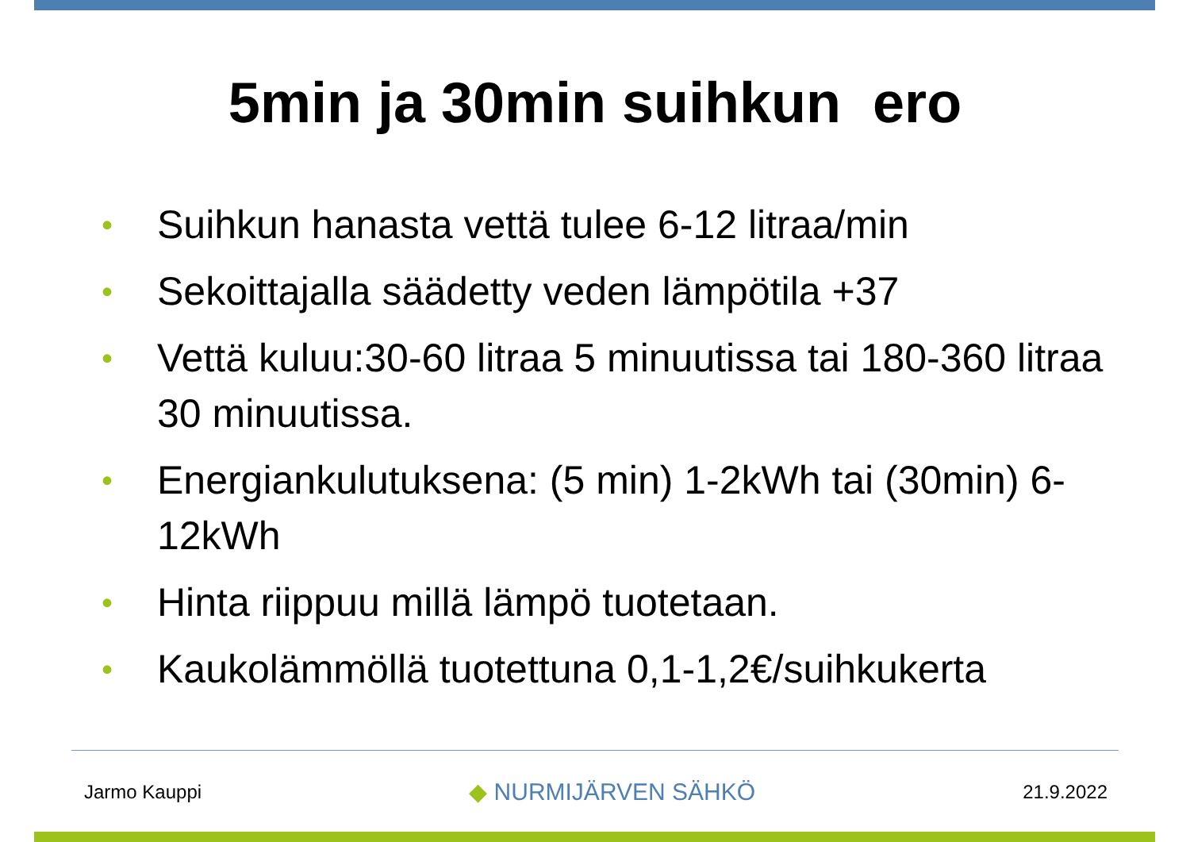5min ja 30min suihkun ero
• Suihkun hanasta vettä tulee 6-12 litraa/min
• Sekoittajalla säädetty veden lämpötila +37
• Vettä kuluu:30-60 litraa 5 minuutissa tai 180-360 litraa 30 minuutissa.
• Energiankulutuksena: (5 min) 1-2kWh tai (30min) 6-12kWh
• Hinta riippuu millä lämpö tuotetaan.
• Kaukolämmöllä tuotettuna 0,1-1,2€/suihkukerta
Jarmo Kauppi ◆ NURMIJÄRVEN SÄHKÖ 21.9.2022